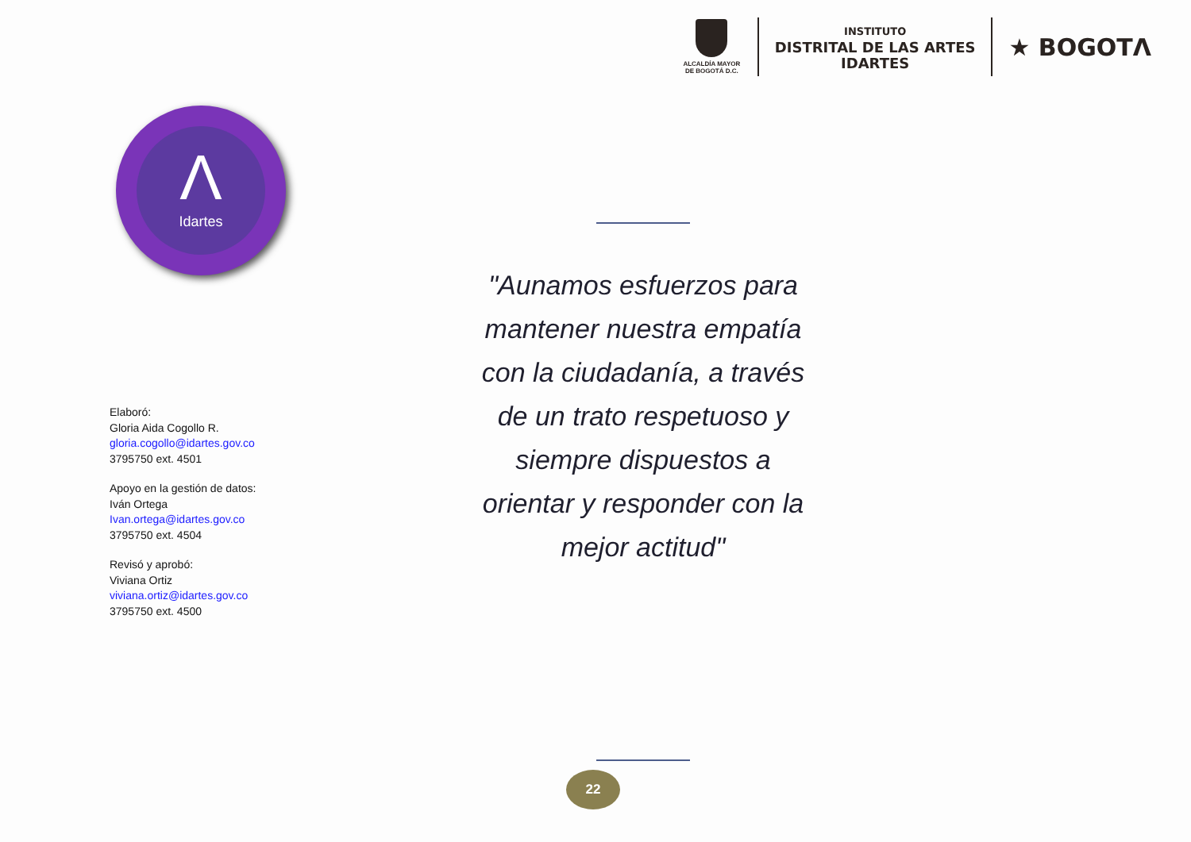ALCALDÍA MAYOR
DE BOGOTÁ D.C.
INSTITUTO
DISTRITAL DE LAS ARTES
IDARTES
★ BOGOTΛ
Λ
Idartes
Elaboró:
Gloria Aida Cogollo R.
gloria.cogollo@idartes.gov.co
3795750 ext. 4501
Apoyo en la gestión de datos:
Iván Ortega
Ivan.ortega@idartes.gov.co
3795750 ext. 4504
Revisó y aprobó:
Viviana Ortiz
viviana.ortiz@idartes.gov.co
3795750 ext. 4500
"Aunamos esfuerzos para mantener nuestra empatía con la ciudadanía, a través de un trato respetuoso y siempre dispuestos a orientar y responder con la mejor actitud"
22